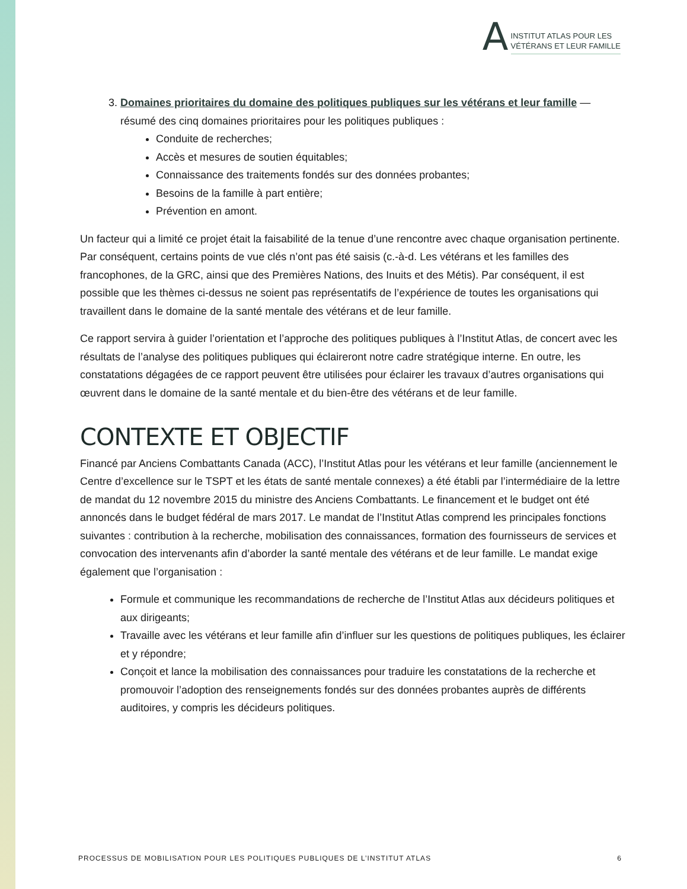A
INSTITUT ATLAS POUR LES
VÉTÉRANS ET LEUR FAMILLE
3. Domaines prioritaires du domaine des politiques publiques sur les vétérans et leur famille — résumé des cinq domaines prioritaires pour les politiques publiques :
Conduite de recherches;
Accès et mesures de soutien équitables;
Connaissance des traitements fondés sur des données probantes;
Besoins de la famille à part entière;
Prévention en amont.
Un facteur qui a limité ce projet était la faisabilité de la tenue d’une rencontre avec chaque organisation pertinente. Par conséquent, certains points de vue clés n’ont pas été saisis (c.-à-d. Les vétérans et les familles des francophones, de la GRC, ainsi que des Premières Nations, des Inuits et des Métis). Par conséquent, il est possible que les thèmes ci-dessus ne soient pas représentatifs de l’expérience de toutes les organisations qui travaillent dans le domaine de la santé mentale des vétérans et de leur famille.
Ce rapport servira à guider l’orientation et l’approche des politiques publiques à l’Institut Atlas, de concert avec les résultats de l’analyse des politiques publiques qui éclaireront notre cadre stratégique interne. En outre, les constatations dégagées de ce rapport peuvent être utilisées pour éclairer les travaux d’autres organisations qui œuvrent dans le domaine de la santé mentale et du bien-être des vétérans et de leur famille.
CONTEXTE ET OBJECTIF
Financé par Anciens Combattants Canada (ACC), l’Institut Atlas pour les vétérans et leur famille (anciennement le Centre d’excellence sur le TSPT et les états de santé mentale connexes) a été établi par l’intermédiaire de la lettre de mandat du 12 novembre 2015 du ministre des Anciens Combattants. Le financement et le budget ont été annoncés dans le budget fédéral de mars 2017. Le mandat de l’Institut Atlas comprend les principales fonctions suivantes : contribution à la recherche, mobilisation des connaissances, formation des fournisseurs de services et convocation des intervenants afin d’aborder la santé mentale des vétérans et de leur famille. Le mandat exige également que l’organisation :
Formule et communique les recommandations de recherche de l’Institut Atlas aux décideurs politiques et aux dirigeants;
Travaille avec les vétérans et leur famille afin d’influer sur les questions de politiques publiques, les éclairer et y répondre;
Conçoit et lance la mobilisation des connaissances pour traduire les constatations de la recherche et promouvoir l’adoption des renseignements fondés sur des données probantes auprès de différents auditoires, y compris les décideurs politiques.
PROCESSUS DE MOBILISATION POUR LES POLITIQUES PUBLIQUES DE L’INSTITUT ATLAS 6